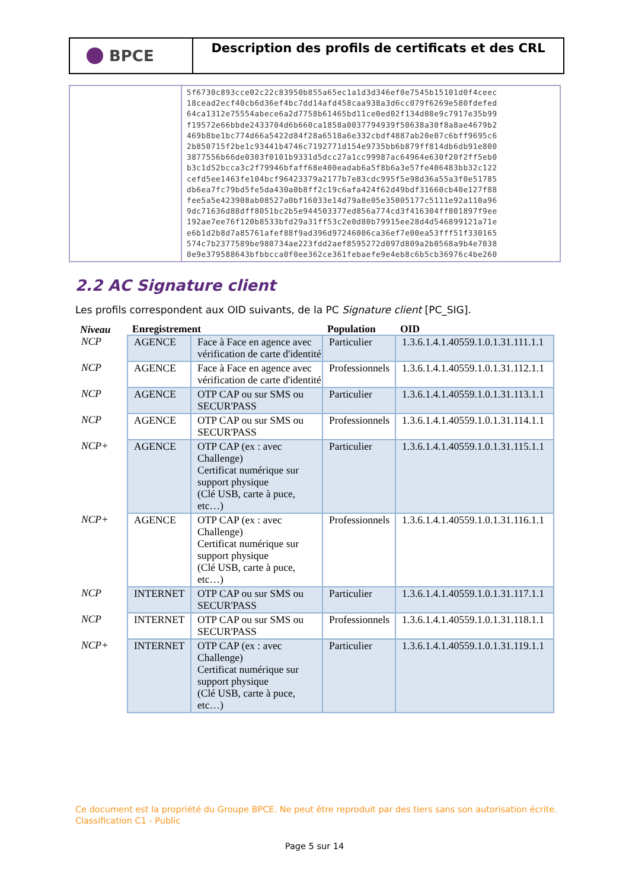BPCE
Description des profils de certificats et des CRL
| | 5f6730c893cce02c22c83950b855a65ec1a1d3d346ef0e7545b15101d0f4ceec 18cead2ecf40cb6d36ef4bc7dd14afd458caa938a3d6cc079f6269e580fdefed 64ca1312e75554abece6a2d7758b61465bd11ce0ed02f134d08e9c7917e35b99 f19572e66bbde2433704d6b660ca1858a0037794939f50638a30f8a8ae4679b2 469b8be1bc774d66a5422d84f28a6518a6e332cbdf4887ab20e07c6bff9695c6 2b850715f2be1c93441b4746c7192771d154e9735bb6b879ff814db6db91e800 3877556b66de0303f0101b9331d5dcc27a1cc99987ac64964e630f20f2ff5eb0 b3c1d52bcca3c2f79946bfaff68e400eadab6a5f8b6a3e57fe406483bb32c122 cefd5ee1463fe104bcf96423379a2177b7e83cdc995f5e98d36a55a3f0e51785 db6ea7fc79bd5fe5da430a0b8ff2c19c6afa424f62d49bdf31660cb40e127f88 fee5a5e423908ab08527a0bf16033e14d79a8e05e35005177c5111e92a110a96 9dc71636d88dff8051bc2b5e944503377ed856a774cd3f416304ff801897f9ee 192ae7ee76f120b8533bfd29a31ff53c2e0d80b79915ee28d4d546899121a71e e6b1d2b8d7a85761afef88f9ad396d97246006ca36ef7e00ea53fff51f330165 574c7b2377589be980734ae223fdd2aef8595272d097d809a2b0568a9b4e7038 0e9e379588643bfbbcca0f0ee362ce361febaefe9e4eb8c6b5cb36976c4be260 |
2.2 AC Signature client
Les profils correspondent aux OID suivants, de la PC Signature client [PC_SIG].
| Niveau | Enregistrement | | Population | OID |
| --- | --- | --- | --- | --- |
| NCP | AGENCE | Face à Face en agence avec vérification de carte d'identité | Particulier | 1.3.6.1.4.1.40559.1.0.1.31.111.1.1 |
| NCP | AGENCE | Face à Face en agence avec vérification de carte d'identité | Professionnels | 1.3.6.1.4.1.40559.1.0.1.31.112.1.1 |
| NCP | AGENCE | OTP CAP ou sur SMS ou SECUR'PASS | Particulier | 1.3.6.1.4.1.40559.1.0.1.31.113.1.1 |
| NCP | AGENCE | OTP CAP ou sur SMS ou SECUR'PASS | Professionnels | 1.3.6.1.4.1.40559.1.0.1.31.114.1.1 |
| NCP+ | AGENCE | OTP CAP (ex : avec Challenge) Certificat numérique sur support physique (Clé USB, carte à puce, etc…) | Particulier | 1.3.6.1.4.1.40559.1.0.1.31.115.1.1 |
| NCP+ | AGENCE | OTP CAP (ex : avec Challenge) Certificat numérique sur support physique (Clé USB, carte à puce, etc…) | Professionnels | 1.3.6.1.4.1.40559.1.0.1.31.116.1.1 |
| NCP | INTERNET | OTP CAP ou sur SMS ou SECUR'PASS | Particulier | 1.3.6.1.4.1.40559.1.0.1.31.117.1.1 |
| NCP | INTERNET | OTP CAP ou sur SMS ou SECUR'PASS | Professionnels | 1.3.6.1.4.1.40559.1.0.1.31.118.1.1 |
| NCP+ | INTERNET | OTP CAP (ex : avec Challenge) Certificat numérique sur support physique (Clé USB, carte à puce, etc…) | Particulier | 1.3.6.1.4.1.40559.1.0.1.31.119.1.1 |
Ce document est la propriété du Groupe BPCE. Ne peut être reproduit par des tiers sans son autorisation écrite.
Classification C1 - Public
Page 5 sur 14